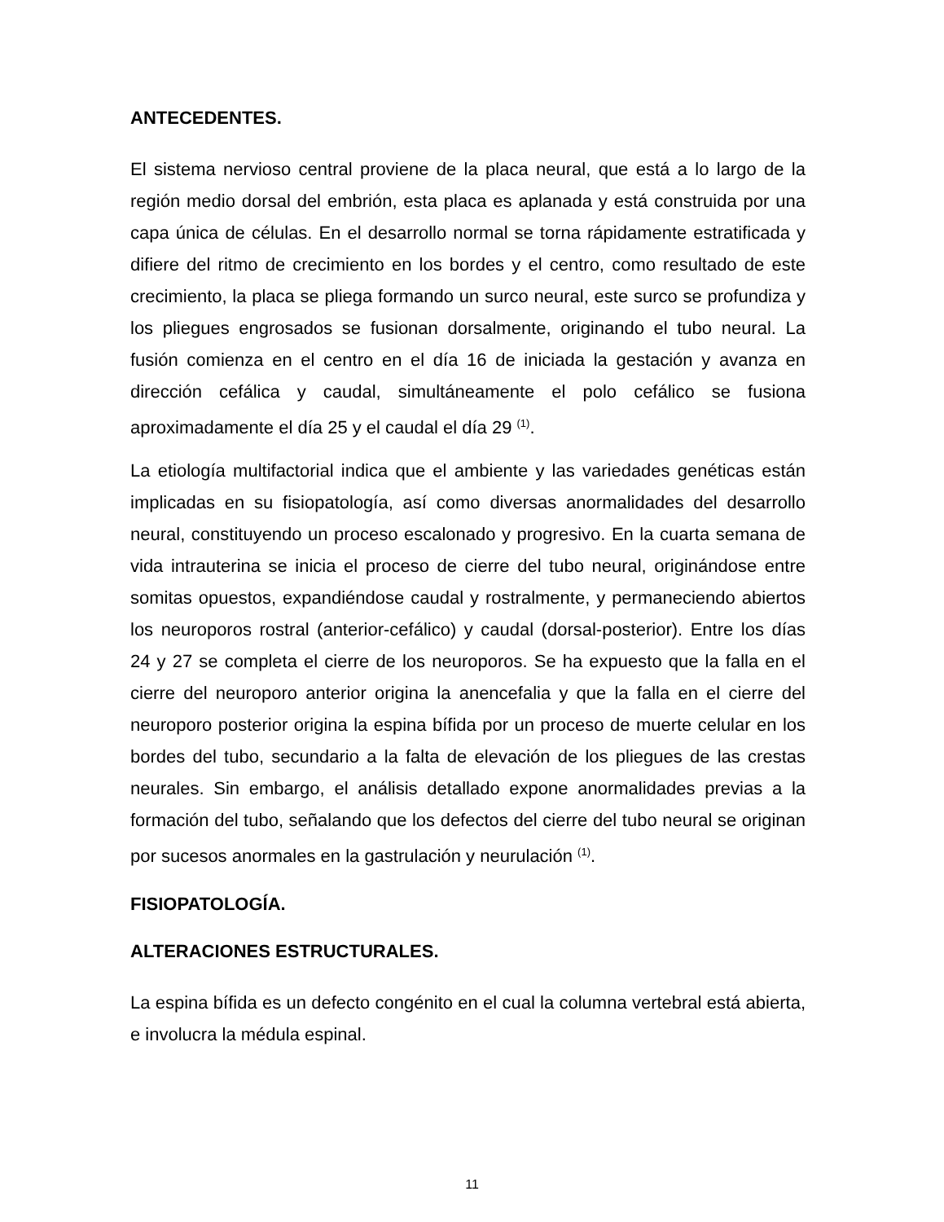ANTECEDENTES.
El sistema nervioso central proviene de la placa neural, que está a lo largo de la región medio dorsal del embrión, esta placa es aplanada y está construida por una capa única de células. En el desarrollo normal se torna rápidamente estratificada y difiere del ritmo de crecimiento en los bordes y el centro, como resultado de este crecimiento, la placa se pliega formando un surco neural, este surco se profundiza y los pliegues engrosados se fusionan dorsalmente, originando el tubo neural. La fusión comienza en el centro en el día 16 de iniciada la gestación y avanza en dirección cefálica y caudal, simultáneamente el polo cefálico se fusiona aproximadamente el día 25 y el caudal el día 29 <sup>(1)</sup>.
La etiología multifactorial indica que el ambiente y las variedades genéticas están implicadas en su fisiopatología, así como diversas anormalidades del desarrollo neural, constituyendo un proceso escalonado y progresivo. En la cuarta semana de vida intrauterina se inicia el proceso de cierre del tubo neural, originándose entre somitas opuestos, expandiéndose caudal y rostralmente, y permaneciendo abiertos los neuroporos rostral (anterior-cefálico) y caudal (dorsal-posterior). Entre los días 24 y 27 se completa el cierre de los neuroporos. Se ha expuesto que la falla en el cierre del neuroporo anterior origina la anencefalia y que la falla en el cierre del neuroporo posterior origina la espina bífida por un proceso de muerte celular en los bordes del tubo, secundario a la falta de elevación de los pliegues de las crestas neurales. Sin embargo, el análisis detallado expone anormalidades previas a la formación del tubo, señalando que los defectos del cierre del tubo neural se originan por sucesos anormales en la gastrulación y neurulación <sup>(1)</sup>.
FISIOPATOLOGÍA.
ALTERACIONES ESTRUCTURALES.
La espina bífida es un defecto congénito en el cual la columna vertebral está abierta, e involucra la médula espinal.
11